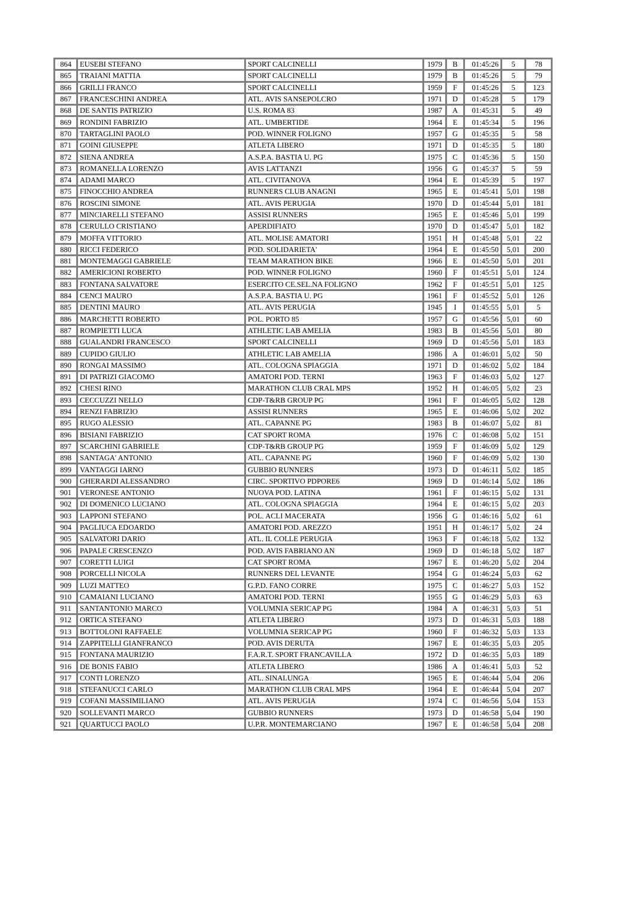| 864 | EUSEBI STEFANO | SPORT CALCINELLI | 1979 | B | 01:45:26 | 5 | 78 |
| 865 | TRAIANI MATTIA | SPORT CALCINELLI | 1979 | B | 01:45:26 | 5 | 79 |
| 866 | GRILLI FRANCO | SPORT CALCINELLI | 1959 | F | 01:45:26 | 5 | 123 |
| 867 | FRANCESCHINI ANDREA | ATL. AVIS SANSEPOLCRO | 1971 | D | 01:45:28 | 5 | 179 |
| 868 | DE SANTIS PATRIZIO | U.S. ROMA 83 | 1987 | A | 01:45:31 | 5 | 49 |
| 869 | RONDINI FABRIZIO | ATL. UMBERTIDE | 1964 | E | 01:45:34 | 5 | 196 |
| 870 | TARTAGLINI PAOLO | POD. WINNER FOLIGNO | 1957 | G | 01:45:35 | 5 | 58 |
| 871 | GOINI GIUSEPPE | ATLETA LIBERO | 1971 | D | 01:45:35 | 5 | 180 |
| 872 | SIENA ANDREA | A.S.P.A. BASTIA U. PG | 1975 | C | 01:45:36 | 5 | 150 |
| 873 | ROMANELLA LORENZO | AVIS LATTANZI | 1956 | G | 01:45:37 | 5 | 59 |
| 874 | ADAMI MARCO | ATL. CIVITANOVA | 1964 | E | 01:45:39 | 5 | 197 |
| 875 | FINOCCHIO ANDREA | RUNNERS CLUB ANAGNI | 1965 | E | 01:45:41 | 5,01 | 198 |
| 876 | ROSCINI SIMONE | ATL. AVIS PERUGIA | 1970 | D | 01:45:44 | 5,01 | 181 |
| 877 | MINCIARELLI STEFANO | ASSISI RUNNERS | 1965 | E | 01:45:46 | 5,01 | 199 |
| 878 | CERULLO CRISTIANO | APERDIFIATO | 1970 | D | 01:45:47 | 5,01 | 182 |
| 879 | MOFFA VITTORIO | ATL. MOLISE AMATORI | 1951 | H | 01:45:48 | 5,01 | 22 |
| 880 | RICCI FEDERICO | POD. SOLIDARIETA' | 1964 | E | 01:45:50 | 5,01 | 200 |
| 881 | MONTEMAGGI GABRIELE | TEAM MARATHON BIKE | 1966 | E | 01:45:50 | 5,01 | 201 |
| 882 | AMERICIONI ROBERTO | POD. WINNER FOLIGNO | 1960 | F | 01:45:51 | 5,01 | 124 |
| 883 | FONTANA SALVATORE | ESERCITO CE.SEL.NA FOLIGNO | 1962 | F | 01:45:51 | 5,01 | 125 |
| 884 | CENCI MAURO | A.S.P.A. BASTIA U. PG | 1961 | F | 01:45:52 | 5,01 | 126 |
| 885 | DENTINI MAURO | ATL. AVIS PERUGIA | 1945 | I | 01:45:55 | 5,01 | 5 |
| 886 | MARCHETTI ROBERTO | POL. PORTO 85 | 1957 | G | 01:45:56 | 5,01 | 60 |
| 887 | ROMPIETTI LUCA | ATHLETIC LAB AMELIA | 1983 | B | 01:45:56 | 5,01 | 80 |
| 888 | GUALANDRI FRANCESCO | SPORT CALCINELLI | 1969 | D | 01:45:56 | 5,01 | 183 |
| 889 | CUPIDO GIULIO | ATHLETIC LAB AMELIA | 1986 | A | 01:46:01 | 5,02 | 50 |
| 890 | RONGAI MASSIMO | ATL. COLOGNA SPIAGGIA | 1971 | D | 01:46:02 | 5,02 | 184 |
| 891 | DI PATRIZI GIACOMO | AMATORI POD. TERNI | 1963 | F | 01:46:03 | 5,02 | 127 |
| 892 | CHESI RINO | MARATHON CLUB CRAL MPS | 1952 | H | 01:46:05 | 5,02 | 23 |
| 893 | CECCUZZI NELLO | CDP-T&RB GROUP PG | 1961 | F | 01:46:05 | 5,02 | 128 |
| 894 | RENZI FABRIZIO | ASSISI RUNNERS | 1965 | E | 01:46:06 | 5,02 | 202 |
| 895 | RUGO ALESSIO | ATL. CAPANNE PG | 1983 | B | 01:46:07 | 5,02 | 81 |
| 896 | BISIANI FABRIZIO | CAT SPORT ROMA | 1976 | C | 01:46:08 | 5,02 | 151 |
| 897 | SCARCHINI GABRIELE | CDP-T&RB GROUP PG | 1959 | F | 01:46:09 | 5,02 | 129 |
| 898 | SANTAGA' ANTONIO | ATL. CAPANNE PG | 1960 | F | 01:46:09 | 5,02 | 130 |
| 899 | VANTAGGI IARNO | GUBBIO RUNNERS | 1973 | D | 01:46:11 | 5,02 | 185 |
| 900 | GHERARDI ALESSANDRO | CIRC. SPORTIVO PDPORE6 | 1969 | D | 01:46:14 | 5,02 | 186 |
| 901 | VERONESE ANTONIO | NUOVA POD. LATINA | 1961 | F | 01:46:15 | 5,02 | 131 |
| 902 | DI DOMENICO LUCIANO | ATL. COLOGNA SPIAGGIA | 1964 | E | 01:46:15 | 5,02 | 203 |
| 903 | LAPPONI STEFANO | POL. ACLI MACERATA | 1956 | G | 01:46:16 | 5,02 | 61 |
| 904 | PAGLIUCA EDOARDO | AMATORI POD. AREZZO | 1951 | H | 01:46:17 | 5,02 | 24 |
| 905 | SALVATORI DARIO | ATL. IL COLLE PERUGIA | 1963 | F | 01:46:18 | 5,02 | 132 |
| 906 | PAPALE CRESCENZO | POD. AVIS FABRIANO AN | 1969 | D | 01:46:18 | 5,02 | 187 |
| 907 | CORETTI LUIGI | CAT SPORT ROMA | 1967 | E | 01:46:20 | 5,02 | 204 |
| 908 | PORCELLI NICOLA | RUNNERS DEL LEVANTE | 1954 | G | 01:46:24 | 5,03 | 62 |
| 909 | LUZI MATTEO | G.P.D. FANO CORRE | 1975 | C | 01:46:27 | 5,03 | 152 |
| 910 | CAMAIANI LUCIANO | AMATORI POD. TERNI | 1955 | G | 01:46:29 | 5,03 | 63 |
| 911 | SANTANTONIO MARCO | VOLUMNIA SERICAP PG | 1984 | A | 01:46:31 | 5,03 | 51 |
| 912 | ORTICA STEFANO | ATLETA LIBERO | 1973 | D | 01:46:31 | 5,03 | 188 |
| 913 | BOTTOLONI RAFFAELE | VOLUMNIA SERICAP PG | 1960 | F | 01:46:32 | 5,03 | 133 |
| 914 | ZAPPITELLI GIANFRANCO | POD. AVIS DERUTA | 1967 | E | 01:46:35 | 5,03 | 205 |
| 915 | FONTANA MAURIZIO | F.A.R.T. SPORT FRANCAVILLA | 1972 | D | 01:46:35 | 5,03 | 189 |
| 916 | DE BONIS FABIO | ATLETA LIBERO | 1986 | A | 01:46:41 | 5,03 | 52 |
| 917 | CONTI LORENZO | ATL. SINALUNGA | 1965 | E | 01:46:44 | 5,04 | 206 |
| 918 | STEFANUCCI CARLO | MARATHON CLUB CRAL MPS | 1964 | E | 01:46:44 | 5,04 | 207 |
| 919 | COFANI MASSIMILIANO | ATL. AVIS PERUGIA | 1974 | C | 01:46:56 | 5,04 | 153 |
| 920 | SOLLEVANTI MARCO | GUBBIO RUNNERS | 1973 | D | 01:46:58 | 5,04 | 190 |
| 921 | QUARTUCCI PAOLO | U.P.R. MONTEMARCIANO | 1967 | E | 01:46:58 | 5,04 | 208 |